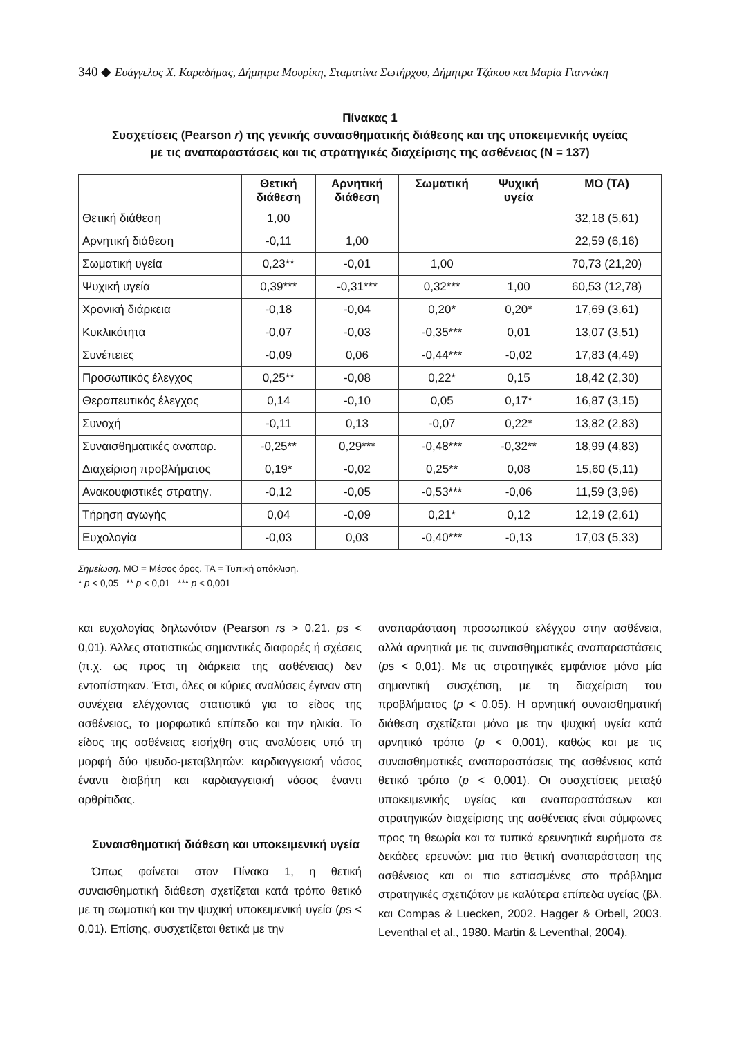340 ◆ Ευάγγελος Χ. Καραδήμας, Δήμητρα Μουρίκη, Σταματίνα Σωτήρχου, Δήμητρα Τζάκου και Μαρία Γιαννάκη
Πίνακας 1
Συσχετίσεις (Pearson r) της γενικής συναισθηματικής διάθεσης και της υποκειμενικής υγείας
με τις αναπαραστάσεις και τις στρατηγικές διαχείρισης της ασθένειας (N = 137)
| | Θετική διάθεση | Αρνητική διάθεση | Σωματική | Ψυχική υγεία | ΜΟ (ΤΑ) |
| --- | --- | --- | --- | --- | --- |
| Θετική διάθεση | 1,00 | | | | 32,18 (5,61) |
| Αρνητική διάθεση | -0,11 | 1,00 | | | 22,59 (6,16) |
| Σωματική υγεία | 0,23** | -0,01 | 1,00 | | 70,73 (21,20) |
| Ψυχική υγεία | 0,39*** | -0,31*** | 0,32*** | 1,00 | 60,53 (12,78) |
| Χρονική διάρκεια | -0,18 | -0,04 | 0,20* | 0,20* | 17,69 (3,61) |
| Κυκλικότητα | -0,07 | -0,03 | -0,35*** | 0,01 | 13,07 (3,51) |
| Συνέπειες | -0,09 | 0,06 | -0,44*** | -0,02 | 17,83 (4,49) |
| Προσωπικός έλεγχος | 0,25** | -0,08 | 0,22* | 0,15 | 18,42 (2,30) |
| Θεραπευτικός έλεγχος | 0,14 | -0,10 | 0,05 | 0,17* | 16,87 (3,15) |
| Συνοχή | -0,11 | 0,13 | -0,07 | 0,22* | 13,82 (2,83) |
| Συναισθηματικές αναπαρ. | -0,25** | 0,29*** | -0,48*** | -0,32** | 18,99 (4,83) |
| Διαχείριση προβλήματος | 0,19* | -0,02 | 0,25** | 0,08 | 15,60 (5,11) |
| Ανακουφιστικές στρατηγ. | -0,12 | -0,05 | -0,53*** | -0,06 | 11,59 (3,96) |
| Τήρηση αγωγής | 0,04 | -0,09 | 0,21* | 0,12 | 12,19 (2,61) |
| Ευχολογία | -0,03 | 0,03 | -0,40*** | -0,13 | 17,03 (5,33) |
Σημείωση. ΜΟ = Μέσος όρος. ΤΑ = Τυπική απόκλιση.
* p < 0,05 ** p < 0,01 *** p < 0,001
και ευχολογίας δηλωνόταν (Pearson rs > 0,21. ps < 0,01). Άλλες στατιστικώς σημαντικές διαφορές ή σχέσεις (π.χ. ως προς τη διάρκεια της ασθένειας) δεν εντοπίστηκαν. Έτσι, όλες οι κύριες αναλύσεις έγιναν στη συνέχεια ελέγχοντας στατιστικά για το είδος της ασθένειας, το μορφωτικό επίπεδο και την ηλικία. Το είδος της ασθένειας εισήχθη στις αναλύσεις υπό τη μορφή δύο ψευδο-μεταβλητών: καρδιαγγειακή νόσος έναντι διαβήτη και καρδιαγγειακή νόσος έναντι αρθρίτιδας.
Συναισθηματική διάθεση και υποκειμενική υγεία
Όπως φαίνεται στον Πίνακα 1, η θετική συναισθηματική διάθεση σχετίζεται κατά τρόπο θετικό με τη σωματική και την ψυχική υποκειμενική υγεία (ps < 0,01). Επίσης, συσχετίζεται θετικά με την
αναπαράσταση προσωπικού ελέγχου στην ασθένεια, αλλά αρνητικά με τις συναισθηματικές αναπαραστάσεις (ps < 0,01). Με τις στρατηγικές εμφάνισε μόνο μία σημαντική συσχέτιση, με τη διαχείριση του προβλήματος (p < 0,05). Η αρνητική συναισθηματική διάθεση σχετίζεται μόνο με την ψυχική υγεία κατά αρνητικό τρόπο (p < 0,001), καθώς και με τις συναισθηματικές αναπαραστάσεις της ασθένειας κατά θετικό τρόπο (p < 0,001). Οι συσχετίσεις μεταξύ υποκειμενικής υγείας και αναπαραστάσεων και στρατηγικών διαχείρισης της ασθένειας είναι σύμφωνες προς τη θεωρία και τα τυπικά ερευνητικά ευρήματα σε δεκάδες ερευνών: μια πιο θετική αναπαράσταση της ασθένειας και οι πιο εστιασμένες στο πρόβλημα στρατηγικές σχετιζόταν με καλύτερα επίπεδα υγείας (βλ. και Compas & Luecken, 2002. Hagger & Orbell, 2003. Leventhal et al., 1980. Martin & Leventhal, 2004).